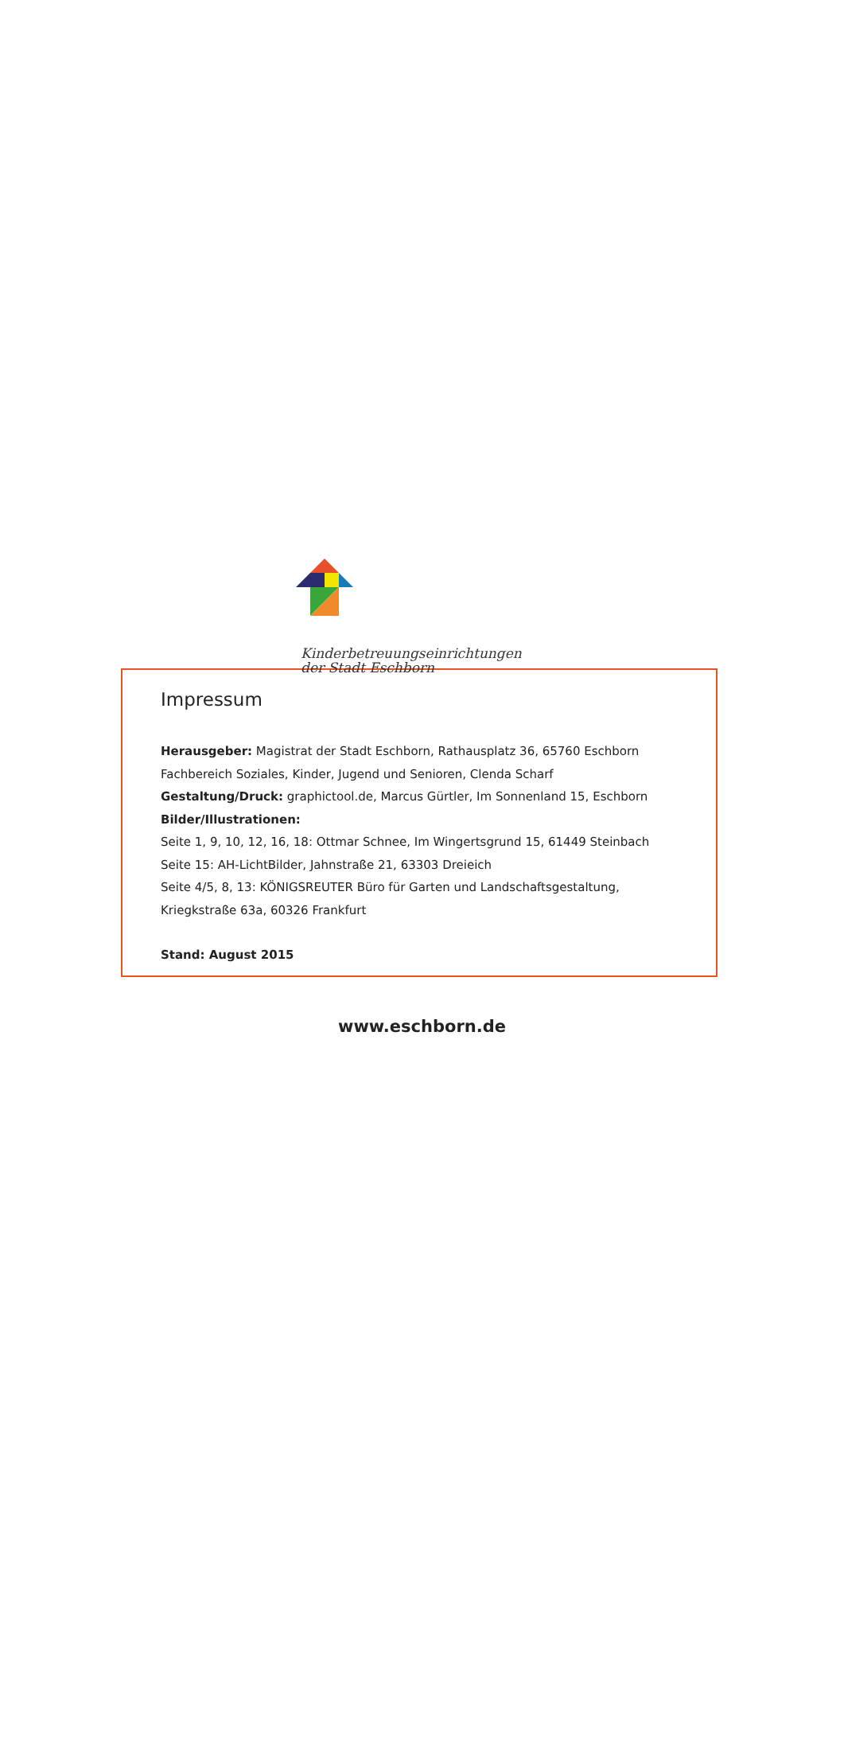Kinderbetreuungseinrichtungen
der Stadt Eschborn
Impressum
Herausgeber: Magistrat der Stadt Eschborn, Rathausplatz 36, 65760 Eschborn
Fachbereich Soziales, Kinder, Jugend und Senioren, Clenda Scharf
Gestaltung/Druck: graphictool.de, Marcus Gürtler, Im Sonnenland 15, Eschborn
Bilder/Illustrationen:
Seite 1, 9, 10, 12, 16, 18: Ottmar Schnee, Im Wingertsgrund 15, 61449 Steinbach
Seite 15: AH-LichtBilder, Jahnstraße 21, 63303 Dreieich
Seite 4/5, 8, 13: KÖNIGSREUTER Büro für Garten und Landschaftsgestaltung,
Kriegkstraße 63a, 60326 Frankfurt
Stand: August 2015
www.eschborn.de